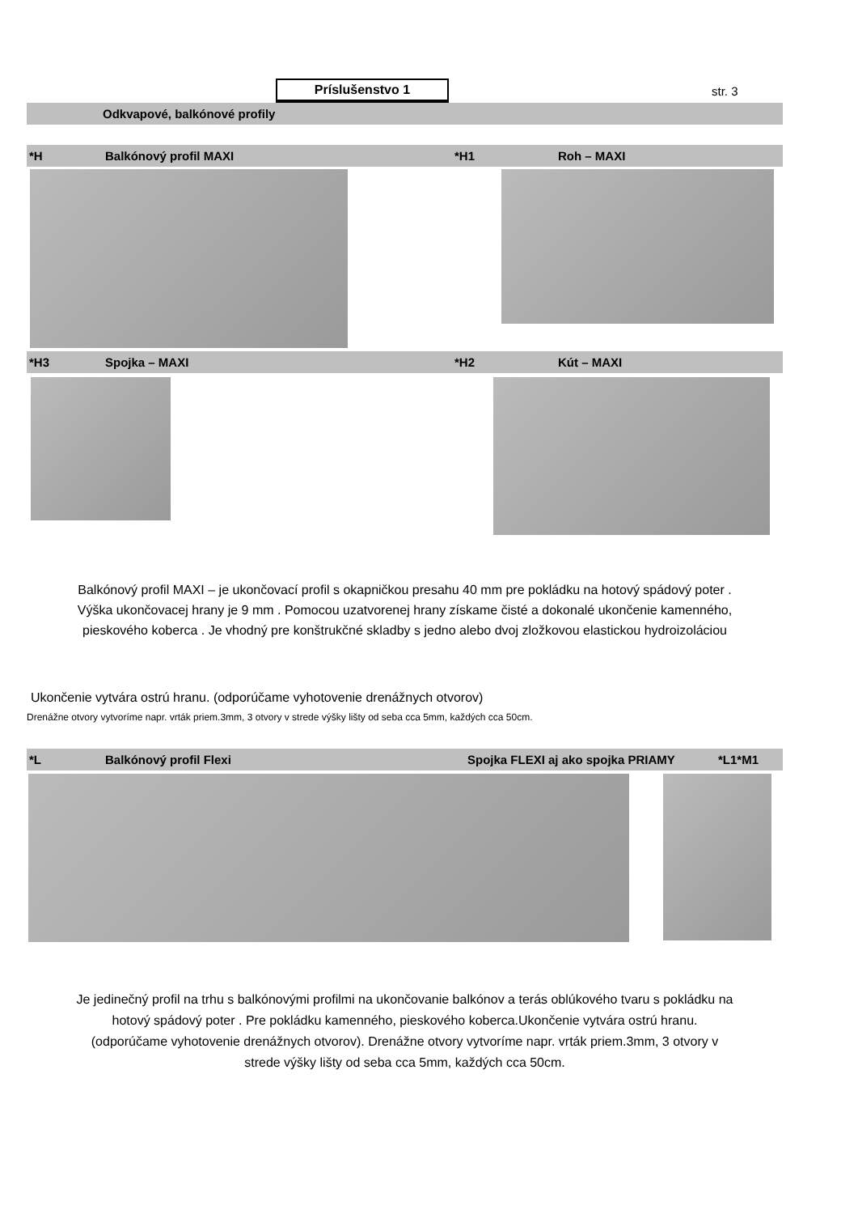Príslušenstvo 1
str. 3
Odkvapové, balkónové profily
*H Balkónový profil MAXI *H1 Roh – MAXI
*H3 Spojka – MAXI *H2 Kút – MAXI
Balkónový profil MAXI – je ukončovací profil s okapničkou presahu 40 mm pre pokládku na hotový spádový poter .
Výška ukončovacej hrany je 9 mm . Pomocou uzatvorenej hrany získame čisté a dokonalé ukončenie kamenného,
pieskového koberca . Je vhodný pre konštrukčné skladby s jedno alebo dvoj zložkovou elastickou hydroizoláciou
Ukončenie vytvára ostrú hranu. (odporúčame vyhotovenie drenážnych otvorov)
Drenážne otvory vytvoríme napr. vrták priem.3mm, 3 otvory v strede výšky lišty od seba cca 5mm, každých cca 50cm.
*L Balkónový profil Flexi Spojka FLEXI aj ako spojka PRIAMY *L1*M1
Je jedinečný profil na trhu s balkónovými profilmi na ukončovanie balkónov a terás oblúkového tvaru s pokládku na
hotový spádový poter . Pre pokládku kamenného, pieskového koberca.Ukončenie vytvára ostrú hranu.
(odporúčame vyhotovenie drenážnych otvorov). Drenážne otvory vytvoríme napr. vrták priem.3mm, 3 otvory v
strede výšky lišty od seba cca 5mm, každých cca 50cm.